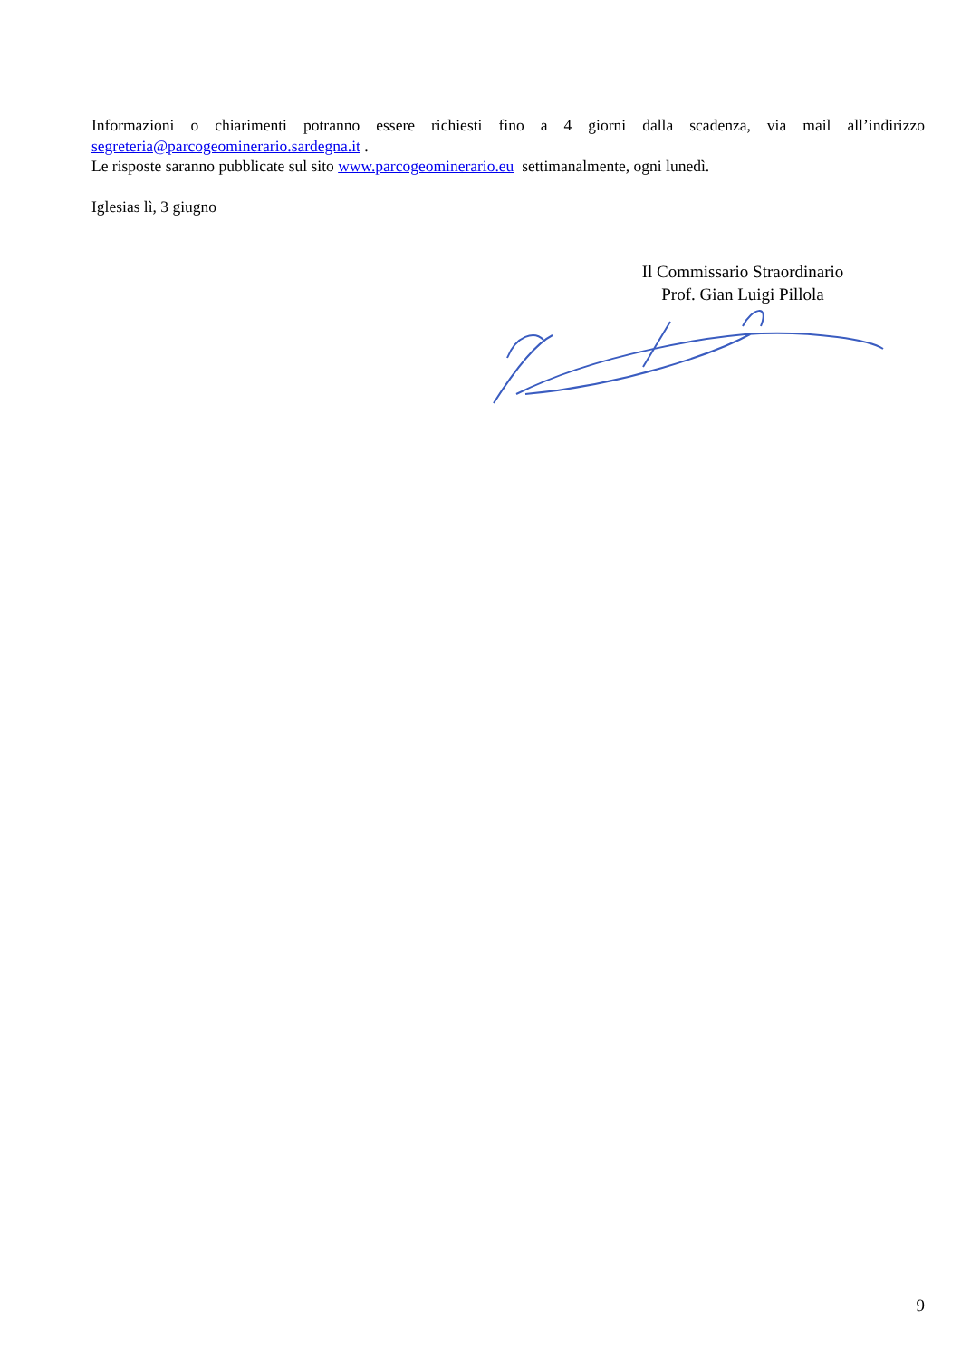Informazioni o chiarimenti potranno essere richiesti fino a 4 giorni dalla scadenza, via mail all’indirizzo segreteria@parcogeominerario.sardegna.it .
Le risposte saranno pubblicate sul sito www.parcogeominerario.eu settimanalmente, ogni lunedì.
Iglesias lì, 3 giugno
Il Commissario Straordinario
Prof. Gian Luigi Pillola
9